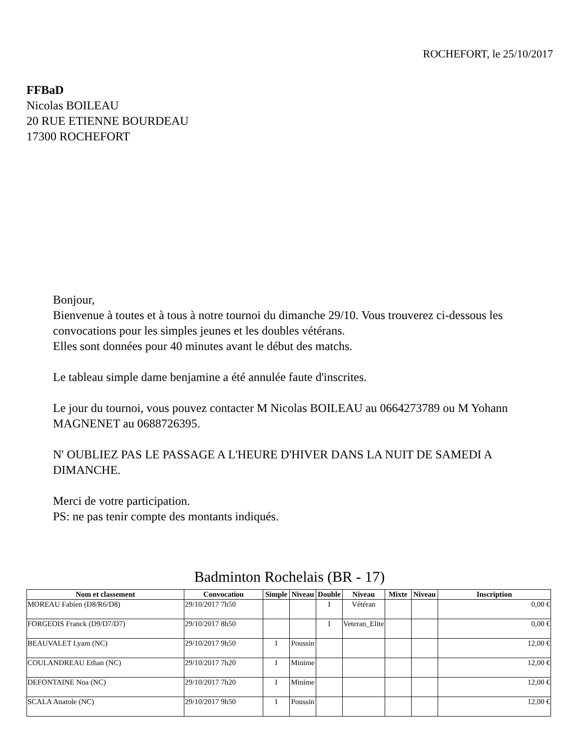ROCHEFORT, le 25/10/2017
FFBaD
Nicolas BOILEAU
20 RUE ETIENNE BOURDEAU
17300 ROCHEFORT
Bonjour,
Bienvenue à toutes et à tous à notre tournoi du dimanche 29/10. Vous trouverez ci-dessous les convocations pour les simples jeunes et les doubles vétérans.
Elles sont données pour 40 minutes avant le début des matchs.
Le tableau simple dame benjamine a été annulée faute d'inscrites.
Le jour du tournoi, vous pouvez contacter M Nicolas BOILEAU au 0664273789 ou M Yohann MAGNENET au 0688726395.
N' OUBLIEZ PAS LE PASSAGE A L'HEURE D'HIVER DANS LA NUIT DE SAMEDI A DIMANCHE.
Merci de votre participation.
PS: ne pas tenir compte des montants indiqués.
Badminton Rochelais (BR - 17)
| Nom et classement | Convocation | Simple | Niveau | Double | Niveau | Mixte | Niveau | Inscription |
| --- | --- | --- | --- | --- | --- | --- | --- | --- |
| MOREAU Fabien (D8/R6/D8) | 29/10/2017 7h50 | | | I | Vétéran | | | 0,00 € |
| FORGEOIS Franck (D9/D7/D7) | 29/10/2017 8h50 | | | I | Veteran_Elite | | | 0,00 € |
| BEAUVALET Lyam (NC) | 29/10/2017 9h50 | I | Poussin | | | | | 12,00 € |
| COULANDREAU Ethan (NC) | 29/10/2017 7h20 | I | Minime | | | | | 12,00 € |
| DEFONTAINE Noa (NC) | 29/10/2017 7h20 | I | Minime | | | | | 12,00 € |
| SCALA Anatole (NC) | 29/10/2017 9h50 | I | Poussin | | | | | 12,00 € |